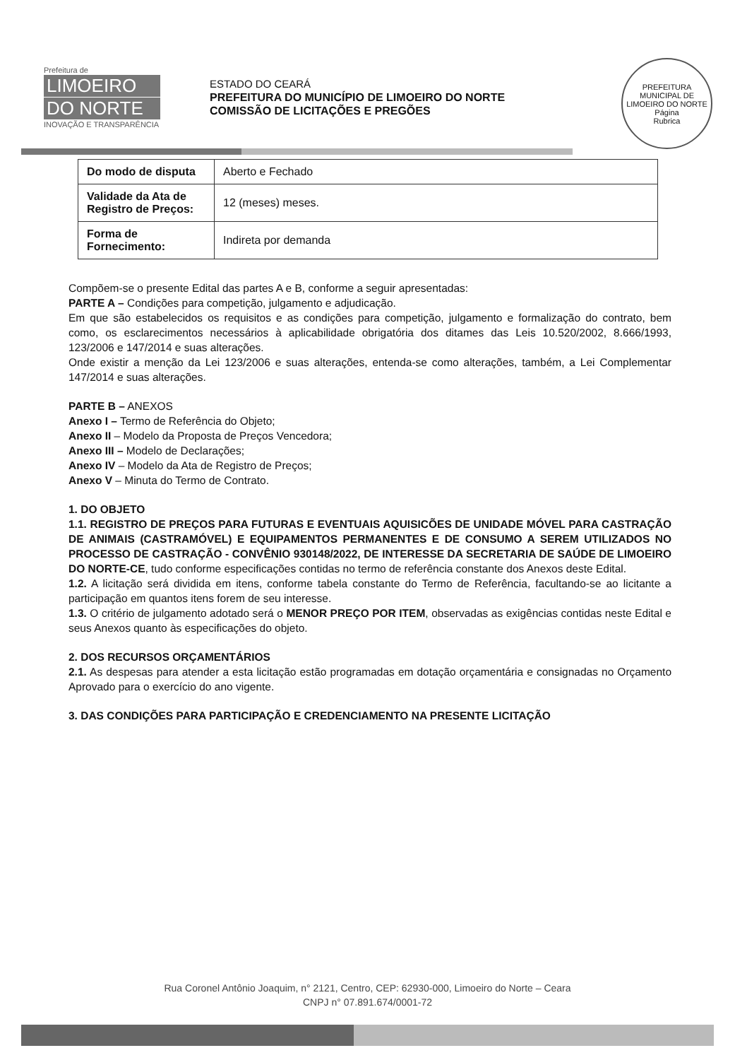Prefeitura de
LIMOEIRO
DO NORTE
INOVAÇÃO E TRANSPARÊNCIA
ESTADO DO CEARÁ
PREFEITURA DO MUNICÍPIO DE LIMOEIRO DO NORTE
COMISSÃO DE LICITAÇÕES E PREGÕES
PREFEITURA MUNICIPAL DE LIMOEIRO DO NORTE
Página
Rubrica
| Do modo de disputa | Aberto e Fechado |
| Validade da Ata de Registro de Preços: | 12 (meses) meses. |
| Forma de Fornecimento: | Indireta por demanda |
Compõem-se o presente Edital das partes A e B, conforme a seguir apresentadas:
PARTE A – Condições para competição, julgamento e adjudicação.
Em que são estabelecidos os requisitos e as condições para competição, julgamento e formalização do contrato, bem como, os esclarecimentos necessários à aplicabilidade obrigatória dos ditames das Leis 10.520/2002, 8.666/1993, 123/2006 e 147/2014 e suas alterações.
Onde existir a menção da Lei 123/2006 e suas alterações, entenda-se como alterações, também, a Lei Complementar 147/2014 e suas alterações.
PARTE B – ANEXOS
Anexo I – Termo de Referência do Objeto;
Anexo II – Modelo da Proposta de Preços Vencedora;
Anexo III – Modelo de Declarações;
Anexo IV – Modelo da Ata de Registro de Preços;
Anexo V – Minuta do Termo de Contrato.
1. DO OBJETO
1.1. REGISTRO DE PREÇOS PARA FUTURAS E EVENTUAIS AQUISICÕES DE UNIDADE MÓVEL PARA CASTRAÇÃO DE ANIMAIS (CASTRAMÓVEL) E EQUIPAMENTOS PERMANENTES E DE CONSUMO A SEREM UTILIZADOS NO PROCESSO DE CASTRAÇÃO - CONVÊNIO 930148/2022, DE INTERESSE DA SECRETARIA DE SAÚDE DE LIMOEIRO DO NORTE-CE, tudo conforme especificações contidas no termo de referência constante dos Anexos deste Edital.
1.2. A licitação será dividida em itens, conforme tabela constante do Termo de Referência, facultando-se ao licitante a participação em quantos itens forem de seu interesse.
1.3. O critério de julgamento adotado será o MENOR PREÇO POR ITEM, observadas as exigências contidas neste Edital e seus Anexos quanto às especificações do objeto.
2. DOS RECURSOS ORÇAMENTÁRIOS
2.1. As despesas para atender a esta licitação estão programadas em dotação orçamentária e consignadas no Orçamento Aprovado para o exercício do ano vigente.
3. DAS CONDIÇÕES PARA PARTICIPAÇÃO E CREDENCIAMENTO NA PRESENTE LICITAÇÃO
Rua Coronel Antônio Joaquim, n° 2121, Centro, CEP: 62930-000, Limoeiro do Norte – Ceara
CNPJ n° 07.891.674/0001-72